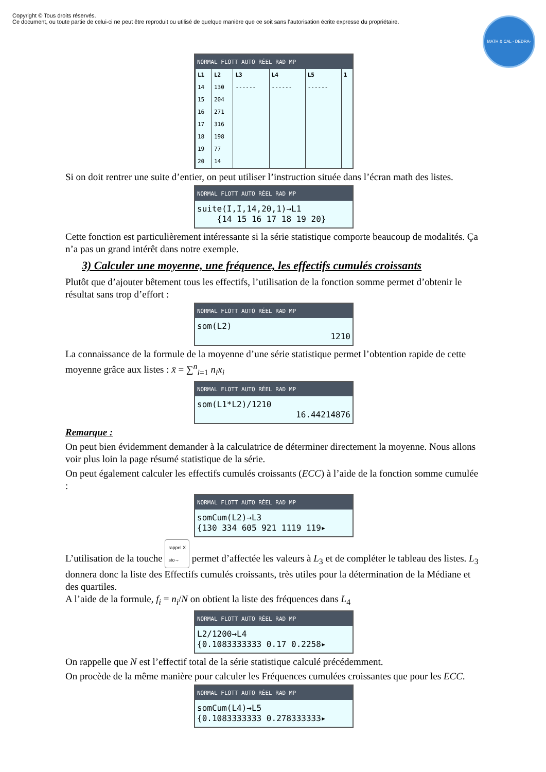Copyright © Tous droits réservés.
Ce document, ou toute partie de celui-ci ne peut être reproduit ou utilisé de quelque manière que ce soit sans l’autorisation écrite expresse du propriétaire.
MATH & CAL - DEDRA-MATH-ISER
NORMAL FLOTT AUTO RÉEL RAD MP
| L1 | L2 | L3 | L4 | L5 | 1 |
| --- | --- | --- | --- | --- | --- |
| 14 | 130 | ------ | ------ | ------ | |
| 15 | 204 | | | | |
| 16 | 271 | | | | |
| 17 | 316 | | | | |
| 18 | 198 | | | | |
| 19 | 77 | | | | |
| 20 | 14 | | | | |
Si on doit rentrer une suite d’entier, on peut utiliser l’instruction située dans l’écran math des listes.
NORMAL FLOTT AUTO RÉEL RAD MP
suite(I,I,14,20,1)→L1
{14 15 16 17 18 19 20}
Cette fonction est particulièrement intéressante si la série statistique comporte beaucoup de modalités. Ça n’a pas un grand intérêt dans notre exemple.
3) Calculer une moyenne, une fréquence, les effectifs cumulés croissants
Plutôt que d’ajouter bêtement tous les effectifs, l’utilisation de la fonction somme permet d’obtenir le résultat sans trop d’effort :
NORMAL FLOTT AUTO RÉEL RAD MP
som(L2)
1210
La connaissance de la formule de la moyenne d’une série statistique permet l’obtention rapide de cette moyenne grâce aux listes : x̄ = ∑<sup>n</sup><sub>i=1</sub> n<sub>i</sub>x<sub>i</sub>
NORMAL FLOTT AUTO RÉEL RAD MP
som(L1*L2)/1210
16.44214876
Remarque :
On peut bien évidemment demander à la calculatrice de déterminer directement la moyenne. Nous allons voir plus loin la page résumé statistique de la série.
On peut également calculer les effectifs cumulés croissants (ECC) à l’aide de la fonction somme cumulée :
NORMAL FLOTT AUTO RÉEL RAD MP
somCum(L2)→L3
{130 334 605 921 1119 119▸
L’utilisation de la touche rappel X
sto→ permet d’affectée les valeurs à L<sub>3</sub> et de compléter le tableau des listes. L<sub>3</sub> donnera donc la liste des Effectifs cumulés croissants, très utiles pour la détermination de la Médiane et des quartiles.
A l’aide de la formule, f<sub>i</sub> = n<sub>i</sub>/N on obtient la liste des fréquences dans L<sub>4</sub>
NORMAL FLOTT AUTO RÉEL RAD MP
L2/1200→L4
{0.1083333333 0.17 0.2258▸
On rappelle que N est l’effectif total de la série statistique calculé précédemment.
On procède de la même manière pour calculer les Fréquences cumulées croissantes que pour les ECC.
NORMAL FLOTT AUTO RÉEL RAD MP
somCum(L4)→L5
{0.1083333333 0.278333333▸